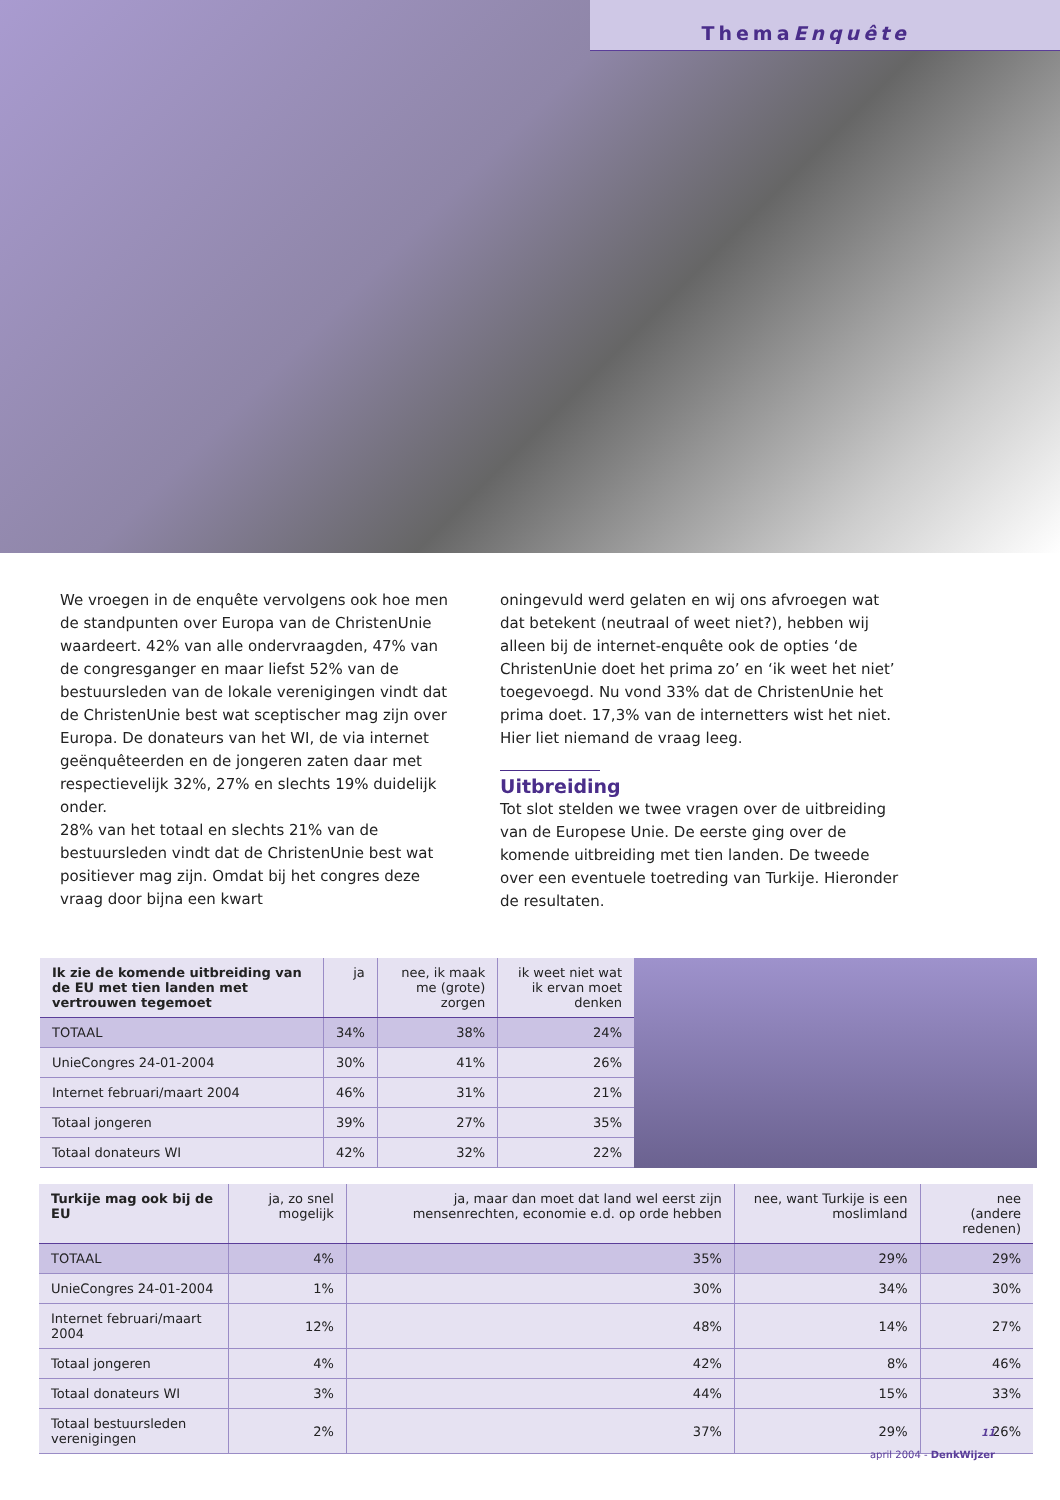ThemaEnquête
We vroegen in de enquête vervolgens ook hoe men de standpunten over Europa van de ChristenUnie waardeert. 42% van alle ondervraagden, 47% van de con­gresganger en maar liefst 52% van de bestuursleden van de lokale verenigingen vindt dat de ChristenUnie best wat sceptischer mag zijn over Europa. De donateurs van het WI, de via internet geënquêteerden en de jongeren zaten daar met respectievelijk 32%, 27% en slechts 19% duidelijk onder.
28% van het totaal en slechts 21% van de bestuursleden vindt dat de ChristenUnie best wat positiever mag zijn. Omdat bij het congres deze vraag door bijna een kwart
oningevuld werd gelaten en wij ons afvroegen wat dat betekent (neutraal of weet niet?), hebben wij alleen bij de internet-enquête ook de opties ‘de ChristenUnie doet het prima zo’ en ‘ik weet het niet’ toegevoegd. Nu vond 33% dat de ChristenUnie het prima doet. 17,3% van de internetters wist het niet. Hier liet niemand de vraag leeg.
Uitbreiding
Tot slot stelden we twee vragen over de uitbreiding van de Europese Unie. De eerste ging over de komende uit­breiding met tien landen. De tweede over een eventuele toetreding van Turkije. Hieronder de resultaten.
| Ik zie de komende uitbreiding van de EU met tien landen met vertrouwen tegemoet | ja | nee, ik maak me (grote) zorgen | ik weet niet wat ik ervan moet denken |
| --- | --- | --- | --- |
| TOTAAL | 34% | 38% | 24% |
| UnieCongres 24-01-2004 | 30% | 41% | 26% |
| Internet februari/maart 2004 | 46% | 31% | 21% |
| Totaal jongeren | 39% | 27% | 35% |
| Totaal donateurs WI | 42% | 32% | 22% |
| Turkije mag ook bij de EU | ja, zo snel mogelijk | ja, maar dan moet dat land wel eerst zijn mensenrechten, economie e.d. op orde hebben | nee, want Turkije is een moslimland | nee (andere redenen) |
| --- | --- | --- | --- | --- |
| TOTAAL | 4% | 35% | 29% | 29% |
| UnieCongres 24-01-2004 | 1% | 30% | 34% | 30% |
| Internet februari/maart 2004 | 12% | 48% | 14% | 27% |
| Totaal jongeren | 4% | 42% | 8% | 46% |
| Totaal donateurs WI | 3% | 44% | 15% | 33% |
| Totaal bestuursleden verenigingen | 2% | 37% | 29% | 26% |
11
april 2004 - DenkWijzer